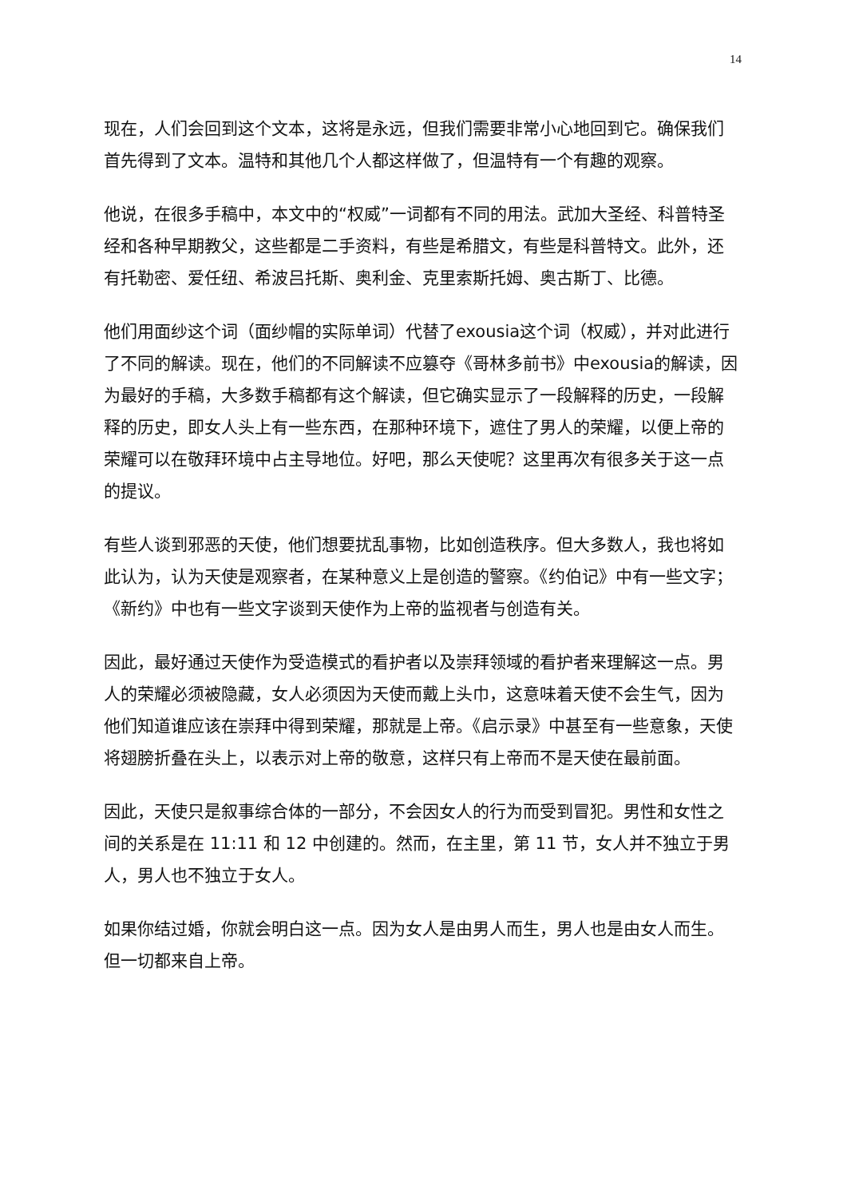14
现在，人们会回到这个文本，这将是永远，但我们需要非常小心地回到它。确保我们首先得到了文本。温特和其他几个人都这样做了，但温特有一个有趣的观察。
他说，在很多手稿中，本文中的“权威”一词都有不同的用法。武加大圣经、科普特圣经和各种早期教父，这些都是二手资料，有些是希腊文，有些是科普特文。此外，还有托勒密、爱任纽、希波吕托斯、奥利金、克里索斯托姆、奥古斯丁、比德。
他们用面纱这个词（面纱帽的实际单词）代替了exousia这个词（权威），并对此进行了不同的解读。现在，他们的不同解读不应篡夺《哥林多前书》中exousia的解读，因为最好的手稿，大多数手稿都有这个解读，但它确实显示了一段解释的历史，一段解释的历史，即女人头上有一些东西，在那种环境下，遮住了男人的荣耀，以便上帝的荣耀可以在敬拜环境中占主导地位。好吧，那么天使呢？这里再次有很多关于这一点的提议。
有些人谈到邪恶的天使，他们想要扰乱事物，比如创造秩序。但大多数人，我也将如此认为，认为天使是观察者，在某种意义上是创造的警察。《约伯记》中有一些文字；《新约》中也有一些文字谈到天使作为上帝的监视者与创造有关。
因此，最好通过天使作为受造模式的看护者以及崇拜领域的看护者来理解这一点。男人的荣耀必须被隐藏，女人必须因为天使而戴上头巾，这意味着天使不会生气，因为他们知道谁应该在崇拜中得到荣耀，那就是上帝。《启示录》中甚至有一些意象，天使将翅膀折叠在头上，以表示对上帝的敬意，这样只有上帝而不是天使在最前面。
因此，天使只是叙事综合体的一部分，不会因女人的行为而受到冒犯。男性和女性之间的关系是在 11:11 和 12 中创建的。然而，在主里，第 11 节，女人并不独立于男人，男人也不独立于女人。
如果你结过婚，你就会明白这一点。因为女人是由男人而生，男人也是由女人而生。但一切都来自上帝。